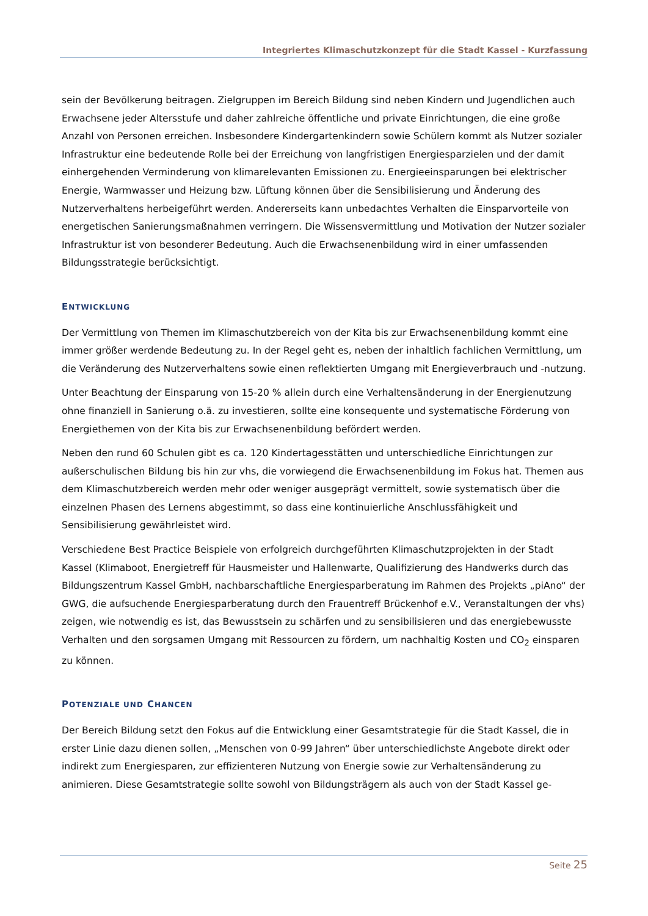Integriertes Klimaschutzkonzept für die Stadt Kassel - Kurzfassung
sein der Bevölkerung beitragen. Zielgruppen im Bereich Bildung sind neben Kindern und Jugendlichen auch Erwachsene jeder Altersstufe und daher zahlreiche öffentliche und private Einrichtungen, die eine große Anzahl von Personen erreichen. Insbesondere Kindergartenkindern sowie Schülern kommt als Nutzer sozialer Infrastruktur eine bedeutende Rolle bei der Erreichung von langfristigen Energiesparzielen und der damit einhergehenden Verminderung von klimarelevanten Emissionen zu. Energieeinsparungen bei elektrischer Energie, Warmwasser und Heizung bzw. Lüftung können über die Sensibilisierung und Änderung des Nutzerverhaltens herbeigeführt werden. Andererseits kann unbedachtes Verhalten die Einsparvorteile von energetischen Sanierungsmaßnahmen verringern. Die Wissensvermittlung und Motivation der Nutzer sozialer Infrastruktur ist von besonderer Bedeutung. Auch die Erwachsenenbildung wird in einer umfassenden Bildungsstrategie berücksichtigt.
ENTWICKLUNG
Der Vermittlung von Themen im Klimaschutzbereich von der Kita bis zur Erwachsenenbildung kommt eine immer größer werdende Bedeutung zu. In der Regel geht es, neben der inhaltlich fachlichen Vermittlung, um die Veränderung des Nutzerverhaltens sowie einen reflektierten Umgang mit Energieverbrauch und -nutzung.
Unter Beachtung der Einsparung von 15-20 % allein durch eine Verhaltensänderung in der Energienutzung ohne finanziell in Sanierung o.ä. zu investieren, sollte eine konsequente und systematische Förderung von Energiethemen von der Kita bis zur Erwachsenenbildung befördert werden.
Neben den rund 60 Schulen gibt es ca. 120 Kindertagesstätten und unterschiedliche Einrichtungen zur außerschulischen Bildung bis hin zur vhs, die vorwiegend die Erwachsenenbildung im Fokus hat. Themen aus dem Klimaschutzbereich werden mehr oder weniger ausgeprägt vermittelt, sowie systematisch über die einzelnen Phasen des Lernens abgestimmt, so dass eine kontinuierliche Anschlussfähigkeit und Sensibilisierung gewährleistet wird.
Verschiedene Best Practice Beispiele von erfolgreich durchgeführten Klimaschutzprojekten in der Stadt Kassel (Klimaboot, Energietreff für Hausmeister und Hallenwarte, Qualifizierung des Handwerks durch das Bildungszentrum Kassel GmbH, nachbarschaftliche Energiesparberatung im Rahmen des Projekts „piAno“ der GWG, die aufsuchende Energiesparberatung durch den Frauentreff Brückenhof e.V., Veranstaltungen der vhs) zeigen, wie notwendig es ist, das Bewusstsein zu schärfen und zu sensibilisieren und das energiebewusste Verhalten und den sorgsamen Umgang mit Ressourcen zu fördern, um nachhaltig Kosten und CO<sub>2</sub> einsparen zu können.
POTENZIALE UND CHANCEN
Der Bereich Bildung setzt den Fokus auf die Entwicklung einer Gesamtstrategie für die Stadt Kassel, die in erster Linie dazu dienen sollen, „Menschen von 0-99 Jahren“ über unterschiedlichste Angebote direkt oder indirekt zum Energiesparen, zur effizienteren Nutzung von Energie sowie zur Verhaltensänderung zu animieren. Diese Gesamtstrategie sollte sowohl von Bildungsträgern als auch von der Stadt Kassel ge-
Seite 25